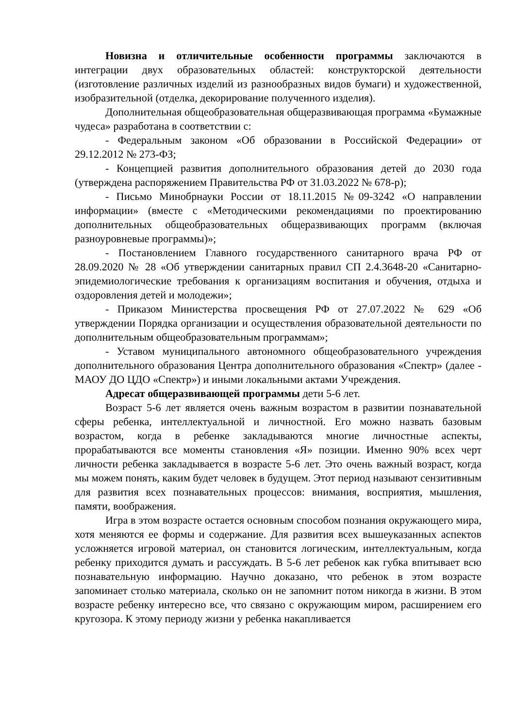Новизна и отличительные особенности программы заключаются в интеграции двух образовательных областей: конструкторской деятельности (изготовление различных изделий из разнообразных видов бумаги) и художественной, изобразительной (отделка, декорирование полученного изделия).
Дополнительная общеобразовательная общеразвивающая программа «Бумажные чудеса» разработана в соответствии с:
- Федеральным законом «Об образовании в Российской Федерации» от 29.12.2012 № 273-ФЗ;
- Концепцией развития дополнительного образования детей до 2030 года (утверждена распоряжением Правительства РФ от 31.03.2022 № 678-р);
- Письмо Минобрнауки России от 18.11.2015 №09-3242 «О направлении информации» (вместе с «Методическими рекомендациями по проектированию дополнительных общеобразовательных общеразвивающих программ (включая разноуровневые программы)»;
- Постановлением Главного государственного санитарного врача РФ от 28.09.2020 № 28 «Об утверждении санитарных правил СП 2.4.3648-20 «Санитарно-эпидемиологические требования к организациям воспитания и обучения, отдыха и оздоровления детей и молодежи»;
- Приказом Министерства просвещения РФ от 27.07.2022 № 629 «Об утверждении Порядка организации и осуществления образовательной деятельности по дополнительным общеобразовательным программам»;
- Уставом муниципального автономного общеобразовательного учреждения дополнительного образования Центра дополнительного образования «Спектр» (далее - МАОУ ДО ЦДО «Спектр») и иными локальными актами Учреждения.
Адресат общеразвивающей программы дети 5-6 лет.
Возраст 5-6 лет является очень важным возрастом в развитии познавательной сферы ребенка, интеллектуальной и личностной. Его можно назвать базовым возрастом, когда в ребенке закладываются многие личностные аспекты, прорабатываются все моменты становления «Я» позиции. Именно 90% всех черт личности ребенка закладывается в возрасте 5-6 лет. Это очень важный возраст, когда мы можем понять, каким будет человек в будущем. Этот период называют сензитивным для развития всех познавательных процессов: внимания, восприятия, мышления, памяти, воображения.
Игра в этом возрасте остается основным способом познания окружающего мира, хотя меняются ее формы и содержание. Для развития всех вышеуказанных аспектов усложняется игровой материал, он становится логическим, интеллектуальным, когда ребенку приходится думать и рассуждать. В 5-6 лет ребенок как губка впитывает всю познавательную информацию. Научно доказано, что ребенок в этом возрасте запоминает столько материала, сколько он не запомнит потом никогда в жизни. В этом возрасте ребенку интересно все, что связано с окружающим миром, расширением его кругозора. К этому периоду жизни у ребенка накапливается